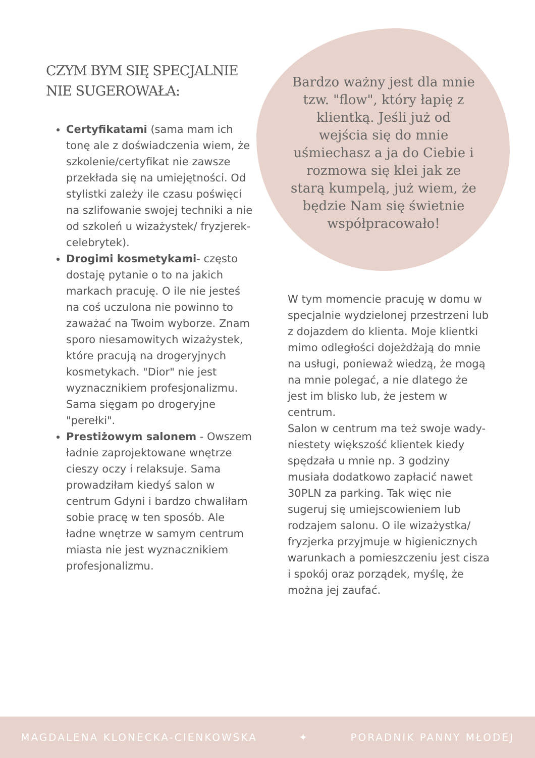CZYM BYM SIĘ SPECJALNIE NIE SUGEROWAŁA:
Certyfikatami (sama mam ich tonę ale z doświadczenia wiem, że szkolenie/certyfikat nie zawsze przekłada się na umiejętności. Od stylistki zależy ile czasu poświęci na szlifowanie swojej techniki a nie od szkoleń u wizażystek/ fryzjerek-celebrytek).
Drogimi kosmetykami- często dostaję pytanie o to na jakich markach pracuję. O ile nie jesteś na coś uczulona nie powinno to zaważać na Twoim wyborze. Znam sporo niesamowitych wizażystek, które pracują na drogeryjnych kosmetykach. "Dior" nie jest wyznacznikiem profesjonalizmu. Sama sięgam po drogeryjne "perełki".
Prestiżowym salonem - Owszem ładnie zaprojektowane wnętrze cieszy oczy i relaksuje. Sama prowadziłam kiedyś salon w centrum Gdyni i bardzo chwaliłam sobie pracę w ten sposób. Ale ładne wnętrze w samym centrum miasta nie jest wyznacznikiem profesjonalizmu.
Bardzo ważny jest dla mnie tzw. "flow", który łapię z klientką. Jeśli już od wejścia się do mnie uśmiechasz a ja do Ciebie i rozmowa się klei jak ze starą kumpelą, już wiem, że będzie Nam się świetnie współpracowało!
W tym momencie pracuję w domu w specjalnie wydzielonej przestrzeni lub z dojazdem do klienta. Moje klientki mimo odległości dojeżdżają do mnie na usługi, ponieważ wiedzą, że mogą na mnie polegać, a nie dlatego że jest im blisko lub, że jestem w centrum.
Salon w centrum ma też swoje wady- niestety większość klientek kiedy spędzała u mnie np. 3 godziny musiała dodatkowo zapłacić nawet 30PLN za parking. Tak więc nie sugeruj się umiejscowieniem lub rodzajem salonu. O ile wizażystka/ fryzjerka przyjmuje w higienicznych warunkach a pomieszczeniu jest cisza i spokój oraz porządek, myślę, że można jej zaufać.
MAGDALENA KLONECKA-CIENKOWSKA ✦ PORADNIK PANNY MŁODEJ